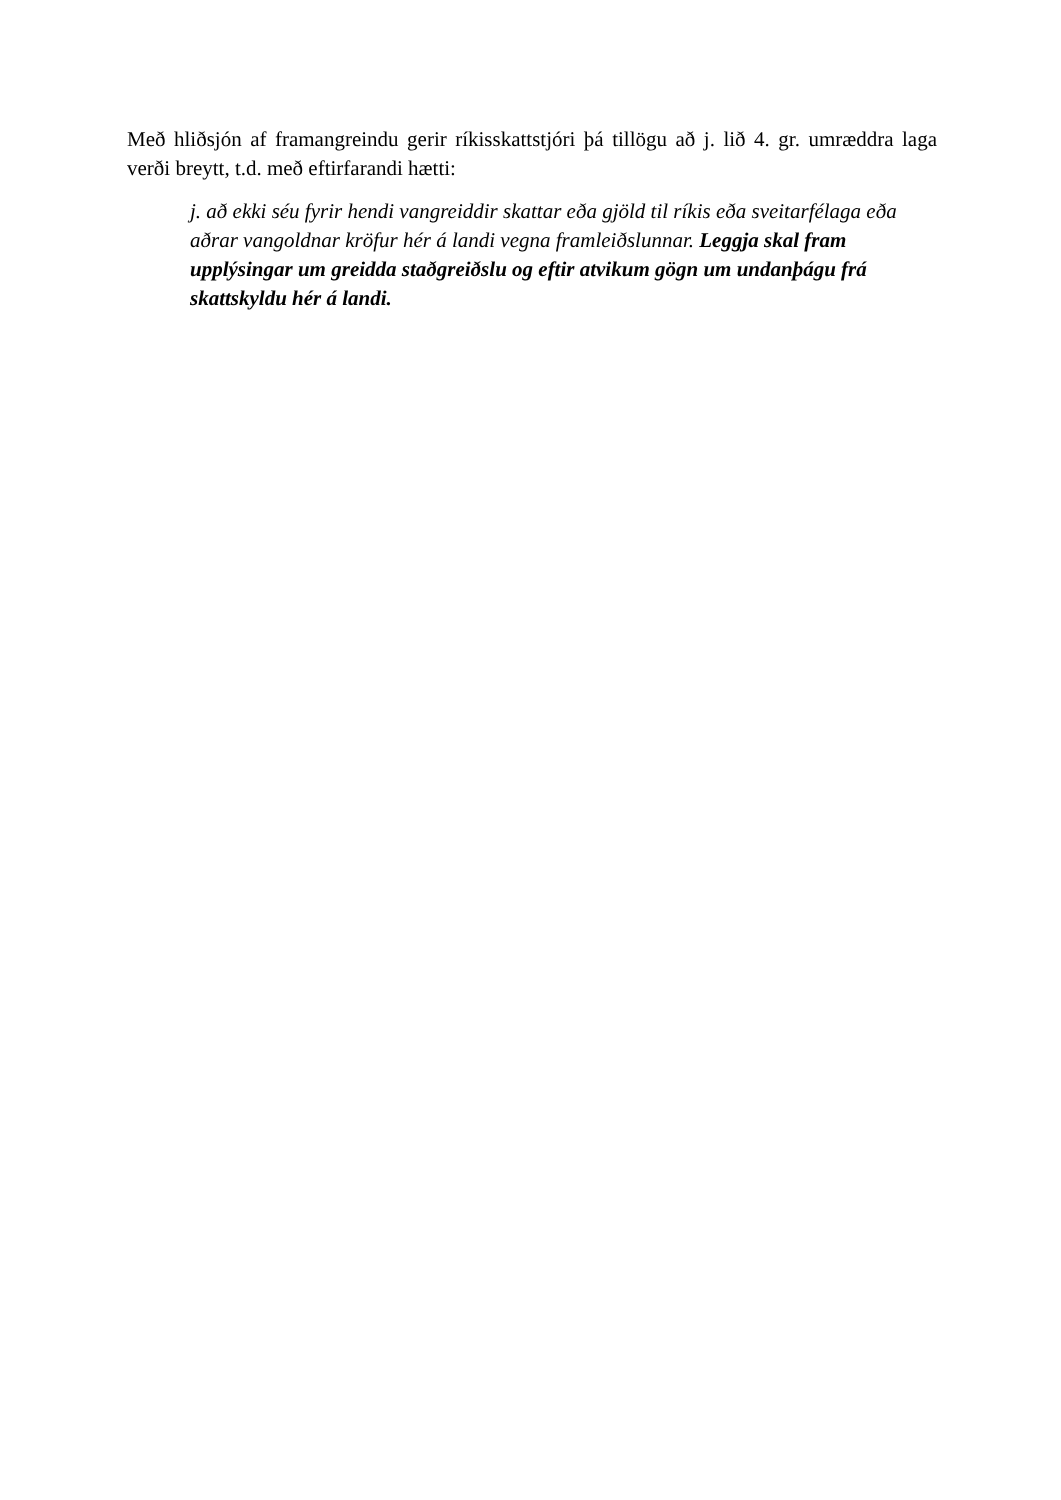Með hliðsjón af framangreindu gerir ríkisskattstjóri þá tillögu að j. lið 4. gr. umræddra laga verði breytt, t.d. með eftirfarandi hætti:
j. að ekki séu fyrir hendi vangreiddir skattar eða gjöld til ríkis eða sveitarfélaga eða aðrar vangoldnar kröfur hér á landi vegna framleiðslunnar. Leggja skal fram upplýsingar um greidda staðgreiðslu og eftir atvikum gögn um undanþágu frá skattskyldu hér á landi.